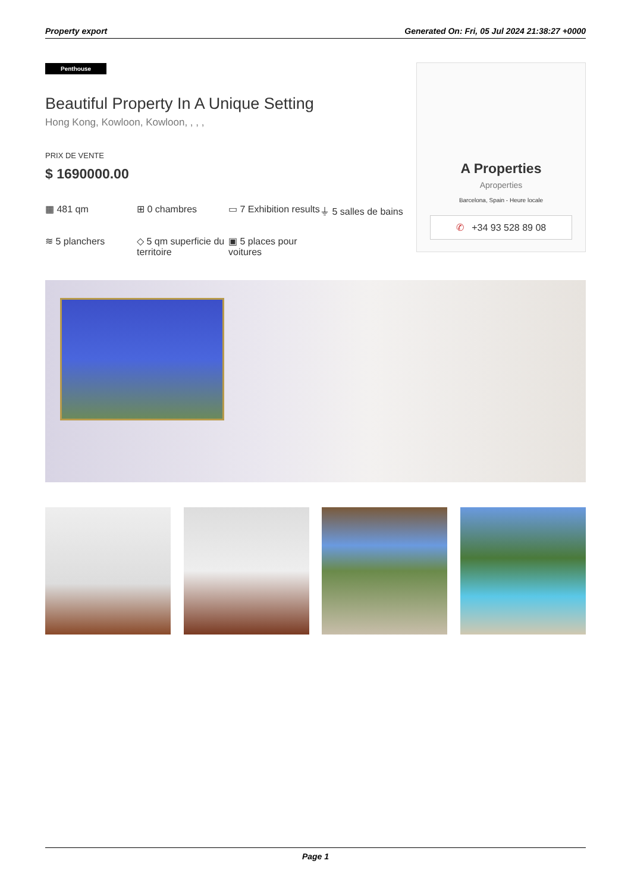Property export Generated On: Fri, 05 Jul 2024 21:38:27 +0000
Penthouse
Beautiful Property In A Unique Setting
Hong Kong, Kowloon, Kowloon, , , ,
PRIX DE VENTE
$ 1690000.00
▦ 481 qm
⊞ 0 chambres
▭ 7 Exhibition results
⏚ 5 salles de bains
≋ 5 planchers
◇ 5 qm superficie du territoire
▣ 5 places pour voitures
A Properties
Aproperties
Barcelona, Spain - Heure locale
✆ +34 93 528 89 08
Page 1